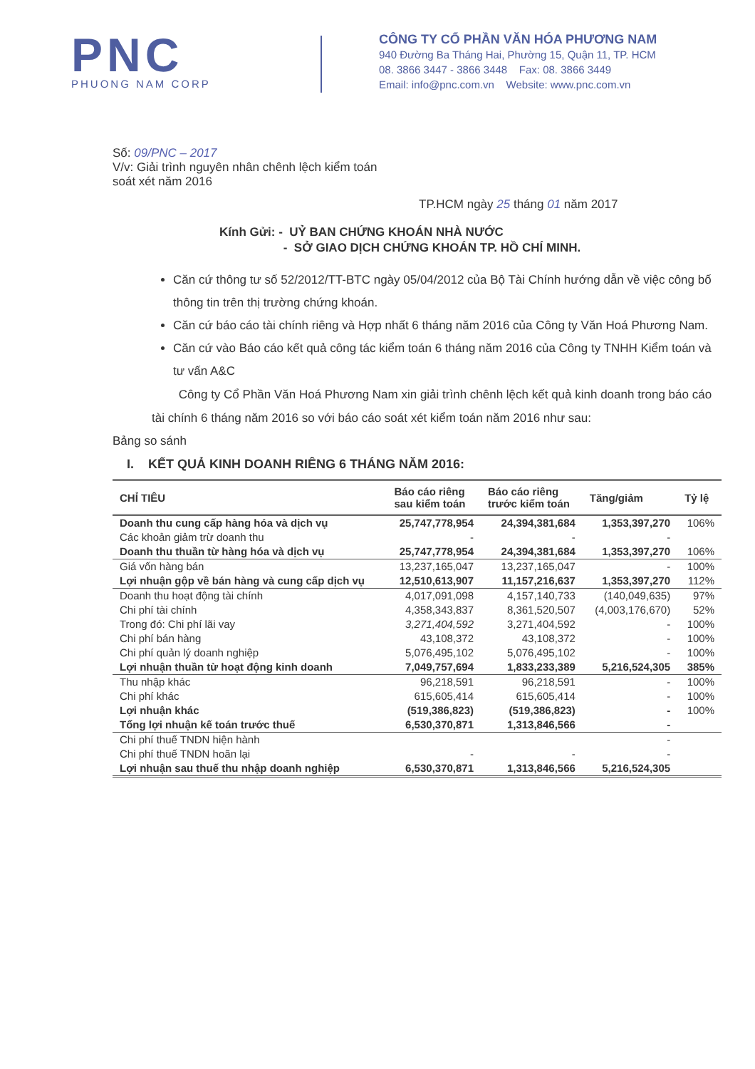PNC
PHUONG NAM CORP
CÔNG TY CỔ PHẦN VĂN HÓA PHƯƠNG NAM
940 Đường Ba Tháng Hai, Phường 15, Quận 11, TP. HCM
08. 3866 3447 - 3866 3448 Fax: 08. 3866 3449
Email: info@pnc.com.vn Website: www.pnc.com.vn
Số: 09/PNC – 2017
V/v: Giải trình nguyên nhân chênh lệch kiểm toán
soát xét năm 2016
TP.HCM ngày 25 tháng 01 năm 2017
Kính Gửi: - UỶ BAN CHỨNG KHOÁN NHÀ NƯỚC
- SỞ GIAO DỊCH CHỨNG KHOÁN TP. HỒ CHÍ MINH.
Căn cứ thông tư số 52/2012/TT-BTC ngày 05/04/2012 của Bộ Tài Chính hướng dẫn về việc công bố thông tin trên thị trường chứng khoán.
Căn cứ báo cáo tài chính riêng và Hợp nhất 6 tháng năm 2016 của Công ty Văn Hoá Phương Nam.
Căn cứ vào Báo cáo kết quả công tác kiểm toán 6 tháng năm 2016 của Công ty TNHH Kiểm toán và tư vấn A&C
Công ty Cổ Phần Văn Hoá Phương Nam xin giải trình chênh lệch kết quả kinh doanh trong báo cáo tài chính 6 tháng năm 2016 so với báo cáo soát xét kiểm toán năm 2016 như sau:
Bảng so sánh
I. KẾT QUẢ KINH DOANH RIÊNG 6 THÁNG NĂM 2016:
| CHỈ TIÊU | Báo cáo riêng sau kiểm toán | Báo cáo riêng trước kiểm toán | Tăng/giảm | Tỷ lệ |
| --- | --- | --- | --- | --- |
| Doanh thu cung cấp hàng hóa và dịch vụ | 25,747,778,954 | 24,394,381,684 | 1,353,397,270 | 106% |
| Các khoản giảm trừ doanh thu | - | - | - | |
| Doanh thu thuần từ hàng hóa và dịch vụ | 25,747,778,954 | 24,394,381,684 | 1,353,397,270 | 106% |
| Giá vốn hàng bán | 13,237,165,047 | 13,237,165,047 | - | 100% |
| Lợi nhuận gộp về bán hàng và cung cấp dịch vụ | 12,510,613,907 | 11,157,216,637 | 1,353,397,270 | 112% |
| Doanh thu hoạt động tài chính | 4,017,091,098 | 4,157,140,733 | (140,049,635) | 97% |
| Chi phí tài chính | 4,358,343,837 | 8,361,520,507 | (4,003,176,670) | 52% |
| Trong đó: Chi phí lãi vay | 3,271,404,592 | 3,271,404,592 | - | 100% |
| Chi phí bán hàng | 43,108,372 | 43,108,372 | - | 100% |
| Chi phí quản lý doanh nghiệp | 5,076,495,102 | 5,076,495,102 | - | 100% |
| Lợi nhuận thuần từ hoạt động kinh doanh | 7,049,757,694 | 1,833,233,389 | 5,216,524,305 | 385% |
| Thu nhập khác | 96,218,591 | 96,218,591 | - | 100% |
| Chi phí khác | 615,605,414 | 615,605,414 | - | 100% |
| Lợi nhuận khác | (519,386,823) | (519,386,823) | - | 100% |
| Tổng lợi nhuận kế toán trước thuế | 6,530,370,871 | 1,313,846,566 | - | |
| Chi phí thuế TNDN hiện hành | | | - | |
| Chi phí thuế TNDN hoãn lại | - | - | - | |
| Lợi nhuận sau thuế thu nhập doanh nghiệp | 6,530,370,871 | 1,313,846,566 | 5,216,524,305 | |